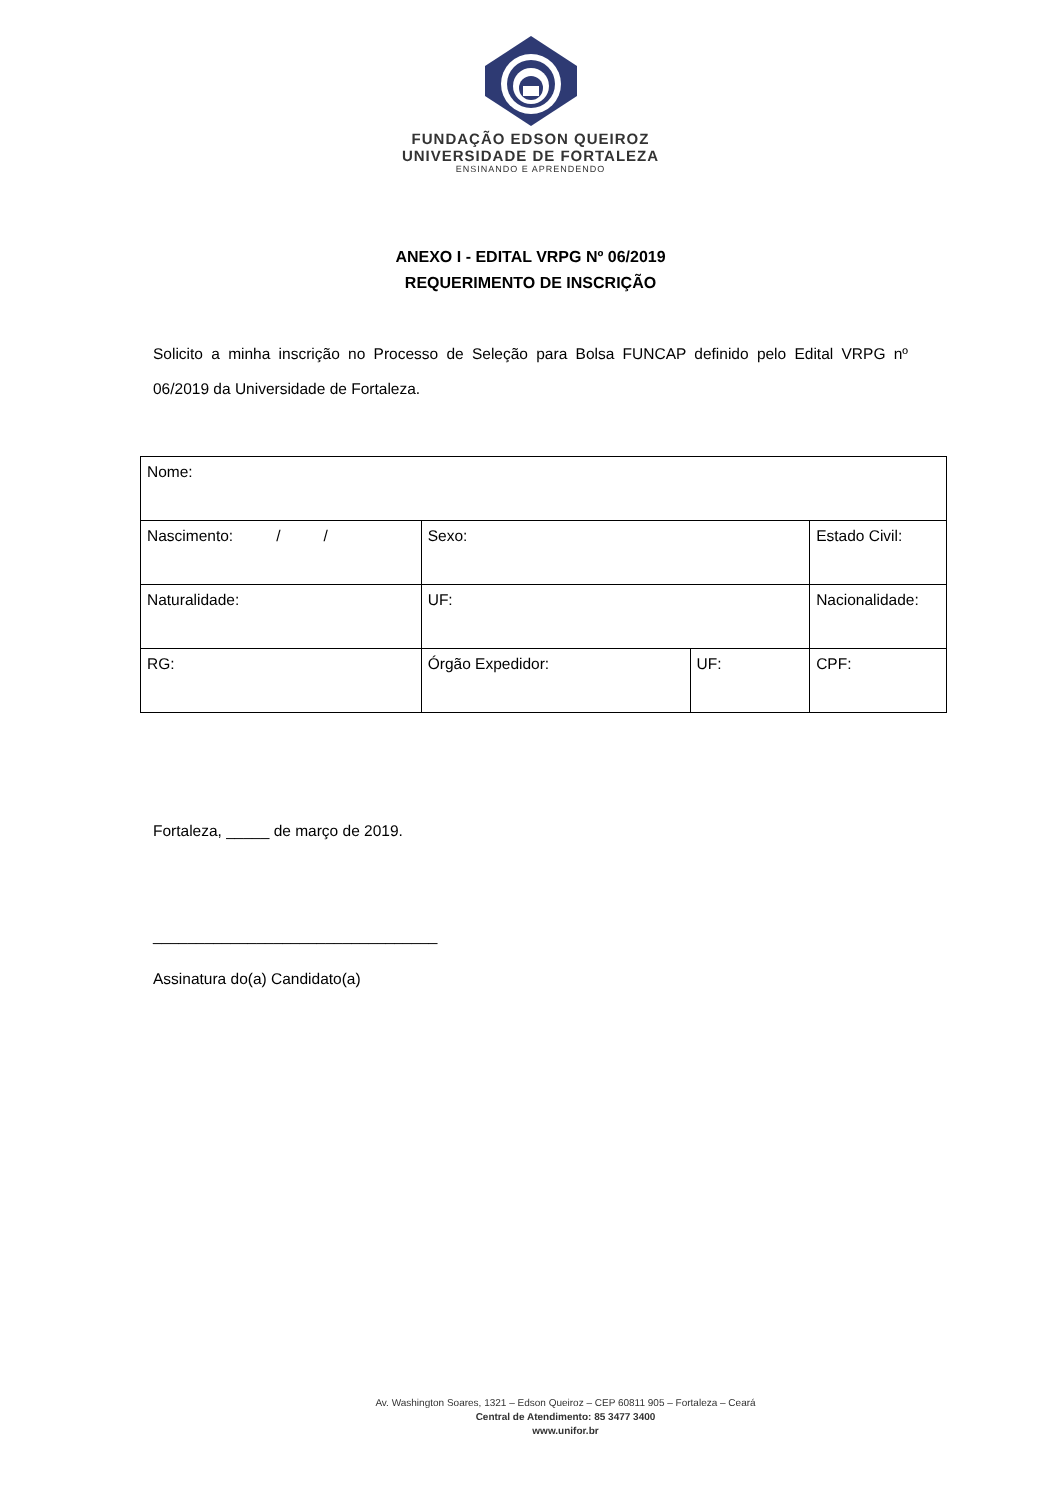FUNDAÇÃO EDSON QUEIROZ
UNIVERSIDADE DE FORTALEZA
ENSINANDO E APRENDENDO
ANEXO I - EDITAL VRPG Nº 06/2019
REQUERIMENTO DE INSCRIÇÃO
Solicito a minha inscrição no Processo de Seleção para Bolsa FUNCAP definido pelo Edital VRPG nº 06/2019 da Universidade de Fortaleza.
| Nome: | | | | | | |
| Nascimento: / / | | Sexo: | | | Estado Civil: | |
| Naturalidade: | | | UF: | | Nacionalidade: | |
| RG: | Órgão Expedidor: | | | UF: | | CPF: |
Fortaleza, _____ de março de 2019.
_________________________________
Assinatura do(a) Candidato(a)
Av. Washington Soares, 1321 – Edson Queiroz – CEP 60811 905 – Fortaleza – Ceará
Central de Atendimento: 85 3477 3400
www.unifor.br